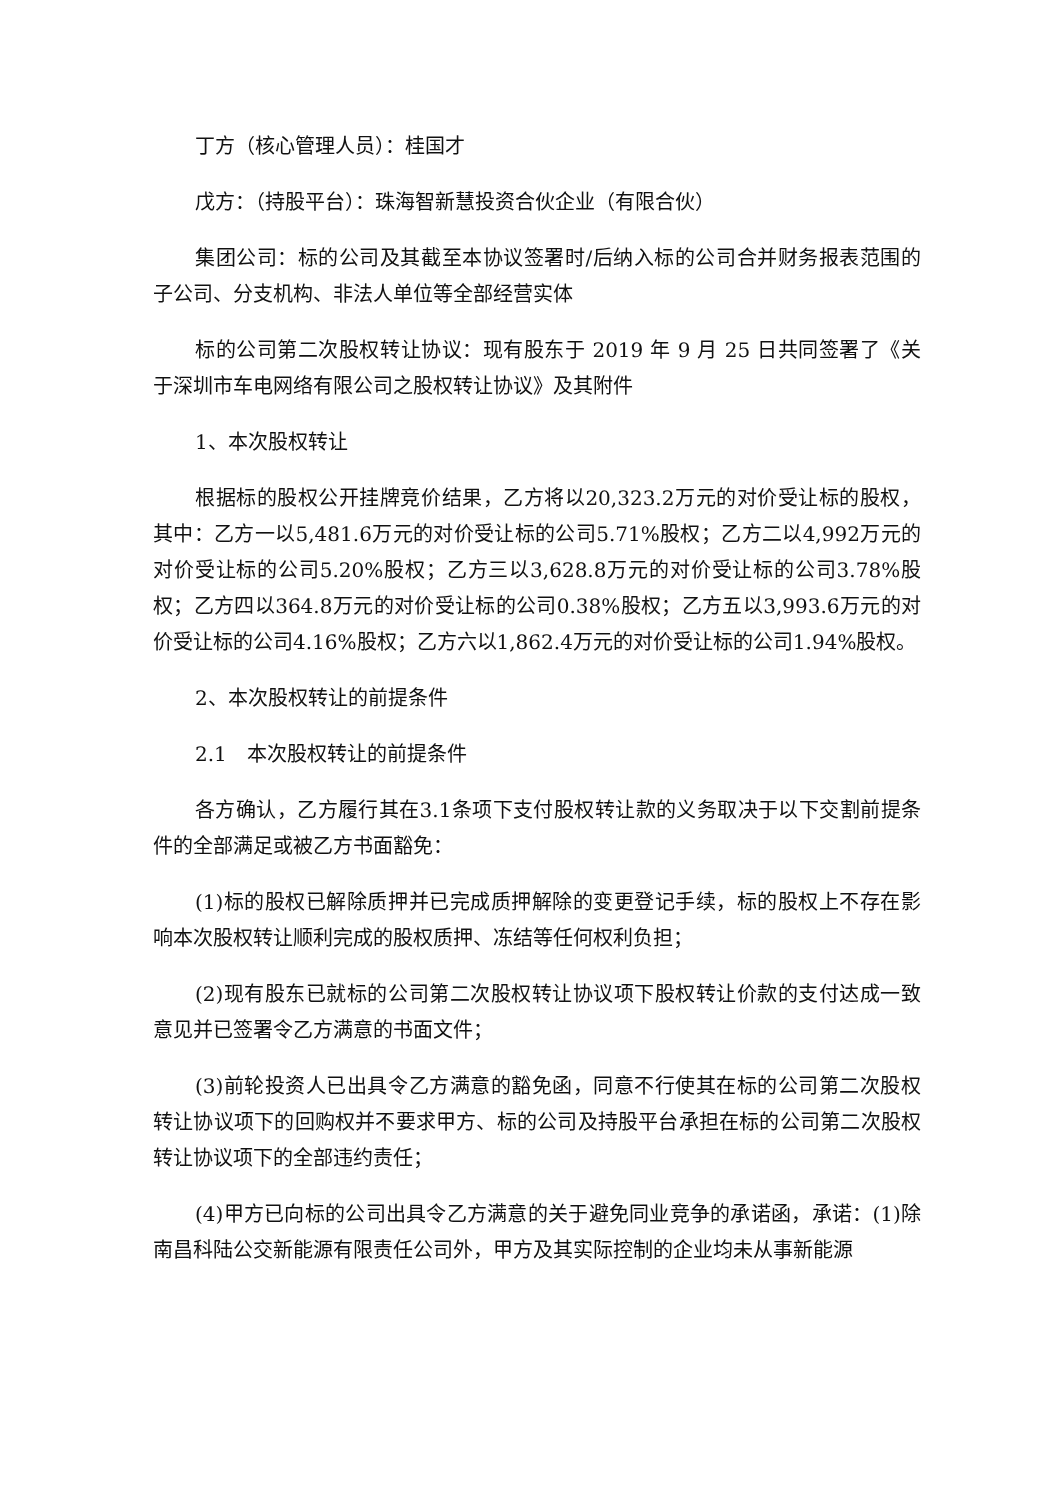丁方（核心管理人员）：桂国才
戊方：（持股平台）：珠海智新慧投资合伙企业（有限合伙）
集团公司：标的公司及其截至本协议签署时/后纳入标的公司合并财务报表范围的子公司、分支机构、非法人单位等全部经营实体
标的公司第二次股权转让协议：现有股东于 2019 年 9 月 25 日共同签署了《关于深圳市车电网络有限公司之股权转让协议》及其附件
1、本次股权转让
根据标的股权公开挂牌竞价结果，乙方将以20,323.2万元的对价受让标的股权，其中：乙方一以5,481.6万元的对价受让标的公司5.71%股权；乙方二以4,992万元的对价受让标的公司5.20%股权；乙方三以3,628.8万元的对价受让标的公司3.78%股权；乙方四以364.8万元的对价受让标的公司0.38%股权；乙方五以3,993.6万元的对价受让标的公司4.16%股权；乙方六以1,862.4万元的对价受让标的公司1.94%股权。
2、本次股权转让的前提条件
2.1　本次股权转让的前提条件
各方确认，乙方履行其在3.1条项下支付股权转让款的义务取决于以下交割前提条件的全部满足或被乙方书面豁免：
(1)标的股权已解除质押并已完成质押解除的变更登记手续，标的股权上不存在影响本次股权转让顺利完成的股权质押、冻结等任何权利负担；
(2)现有股东已就标的公司第二次股权转让协议项下股权转让价款的支付达成一致意见并已签署令乙方满意的书面文件；
(3)前轮投资人已出具令乙方满意的豁免函，同意不行使其在标的公司第二次股权转让协议项下的回购权并不要求甲方、标的公司及持股平台承担在标的公司第二次股权转让协议项下的全部违约责任；
(4)甲方已向标的公司出具令乙方满意的关于避免同业竞争的承诺函，承诺：(1)除南昌科陆公交新能源有限责任公司外，甲方及其实际控制的企业均未从事新能源